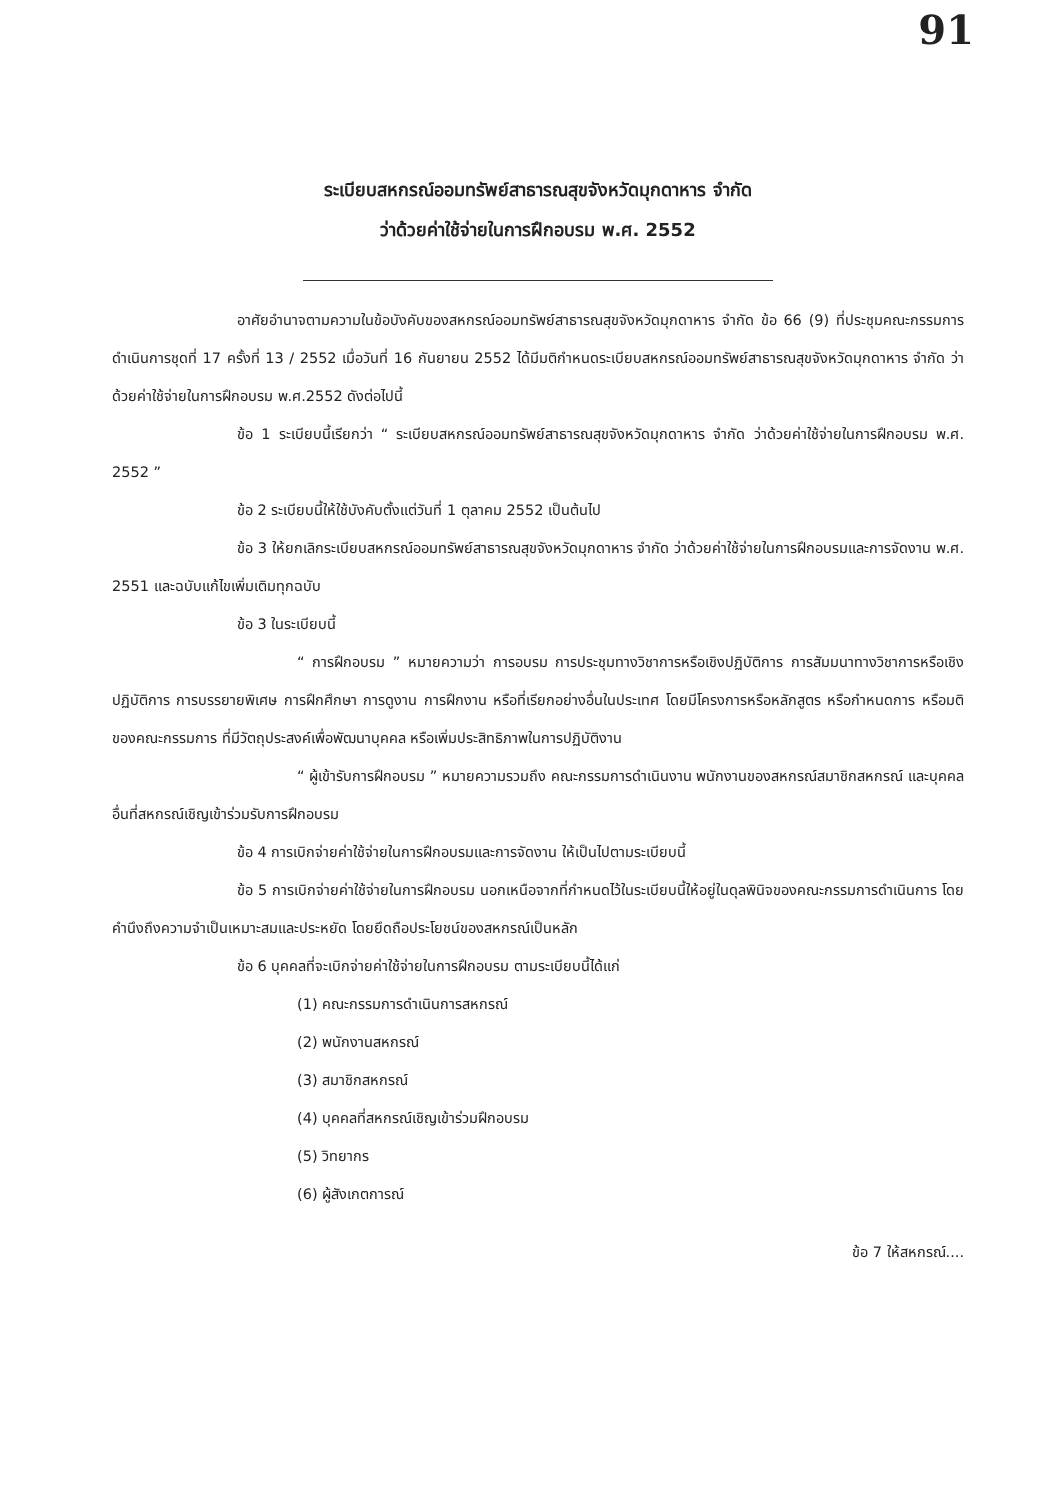91
ระเบียบสหกรณ์ออมทรัพย์สาธารณสุขจังหวัดมุกดาหาร จำกัด
ว่าด้วยค่าใช้จ่ายในการฝึกอบรม พ.ศ. 2552
อาศัยอำนาจตามความในข้อบังคับของสหกรณ์ออมทรัพย์สาธารณสุขจังหวัดมุกดาหาร จำกัด ข้อ 66 (9) ที่ประชุมคณะกรรมการดำเนินการชุดที่ 17 ครั้งที่ 13 / 2552 เมื่อวันที่ 16 กันยายน 2552 ได้มีมติกำหนดระเบียบสหกรณ์ออมทรัพย์สาธารณสุขจังหวัดมุกดาหาร จำกัด ว่าด้วยค่าใช้จ่ายในการฝึกอบรม พ.ศ.2552 ดังต่อไปนี้
ข้อ 1 ระเบียบนี้เรียกว่า “ ระเบียบสหกรณ์ออมทรัพย์สาธารณสุขจังหวัดมุกดาหาร จำกัด ว่าด้วยค่าใช้จ่ายในการฝึกอบรม พ.ศ. 2552 ”
ข้อ 2 ระเบียบนี้ให้ใช้บังคับตั้งแต่วันที่ 1 ตุลาคม 2552 เป็นต้นไป
ข้อ 3 ให้ยกเลิกระเบียบสหกรณ์ออมทรัพย์สาธารณสุขจังหวัดมุกดาหาร จำกัด ว่าด้วยค่าใช้จ่ายในการฝึกอบรมและการจัดงาน พ.ศ. 2551 และฉบับแก้ไขเพิ่มเติมทุกฉบับ
ข้อ 3 ในระเบียบนี้
“ การฝึกอบรม ” หมายความว่า การอบรม การประชุมทางวิชาการหรือเชิงปฏิบัติการ การสัมมนาทางวิชาการหรือเชิงปฏิบัติการ การบรรยายพิเศษ การฝึกศึกษา การดูงาน การฝึกงาน หรือที่เรียกอย่างอื่นในประเทศ โดยมีโครงการหรือหลักสูตร หรือกำหนดการ หรือมติของคณะกรรมการ ที่มีวัตถุประสงค์เพื่อพัฒนาบุคคล หรือเพิ่มประสิทธิภาพในการปฏิบัติงาน
“ ผู้เข้ารับการฝึกอบรม ” หมายความรวมถึง คณะกรรมการดำเนินงาน พนักงานของสหกรณ์สมาชิกสหกรณ์ และบุคคลอื่นที่สหกรณ์เชิญเข้าร่วมรับการฝึกอบรม
ข้อ 4 การเบิกจ่ายค่าใช้จ่ายในการฝึกอบรมและการจัดงาน ให้เป็นไปตามระเบียบนี้
ข้อ 5 การเบิกจ่ายค่าใช้จ่ายในการฝึกอบรม นอกเหนือจากที่กำหนดไว้ในระเบียบนี้ให้อยู่ในดุลพินิจของคณะกรรมการดำเนินการ โดยคำนึงถึงความจำเป็นเหมาะสมและประหยัด โดยยึดถือประโยชน์ของสหกรณ์เป็นหลัก
ข้อ 6 บุคคลที่จะเบิกจ่ายค่าใช้จ่ายในการฝึกอบรม ตามระเบียบนี้ได้แก่
(1) คณะกรรมการดำเนินการสหกรณ์
(2) พนักงานสหกรณ์
(3) สมาชิกสหกรณ์
(4) บุคคลที่สหกรณ์เชิญเข้าร่วมฝึกอบรม
(5) วิทยากร
(6) ผู้สังเกตการณ์
ข้อ 7 ให้สหกรณ์....